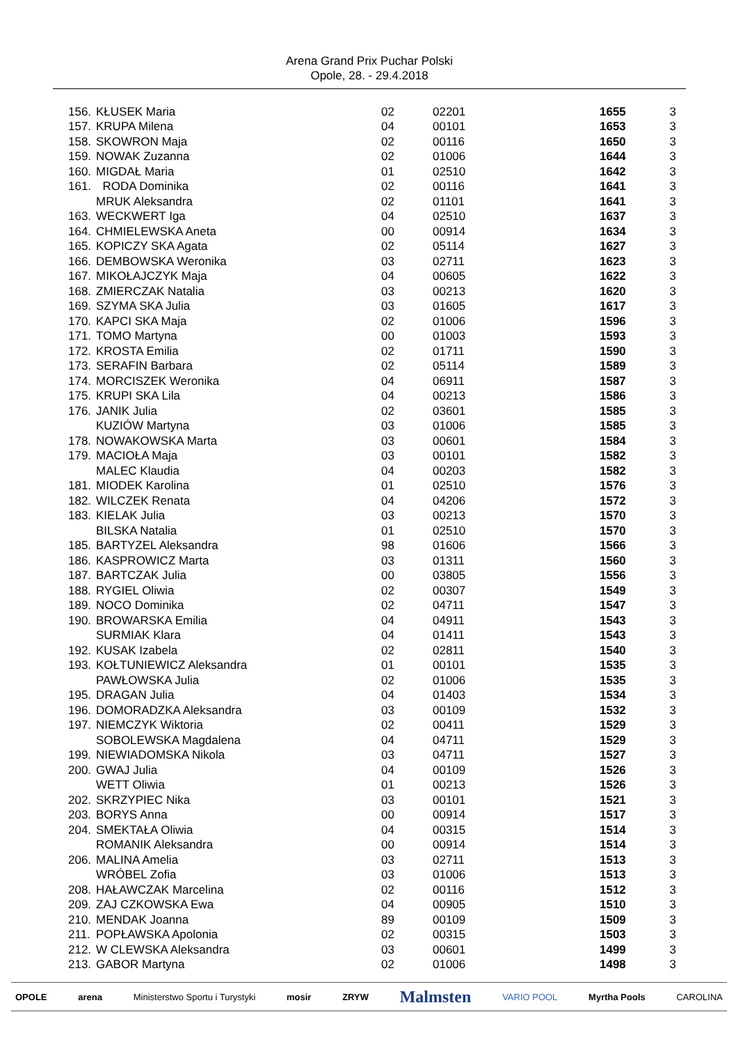Arena Grand Prix Puchar Polski
Opole, 28. - 29.4.2018
| 156. | KŁUSEK Maria | 02 | 02201 | 1655 | 3 |
| 157. | KRUPA Milena | 04 | 00101 | 1653 | 3 |
| 158. | SKOWRON Maja | 02 | 00116 | 1650 | 3 |
| 159. | NOWAK Zuzanna | 02 | 01006 | 1644 | 3 |
| 160. | MIGDAŁ Maria | 01 | 02510 | 1642 | 3 |
| 161. | RODA Dominika | 02 | 00116 | 1641 | 3 |
| | MRUK Aleksandra | 02 | 01101 | 1641 | 3 |
| 163. | WECKWERT Iga | 04 | 02510 | 1637 | 3 |
| 164. | CHMIELEWSKA Aneta | 00 | 00914 | 1634 | 3 |
| 165. | KOPICZY SKA Agata | 02 | 05114 | 1627 | 3 |
| 166. | DEMBOWSKA Weronika | 03 | 02711 | 1623 | 3 |
| 167. | MIKOŁAJCZYK Maja | 04 | 00605 | 1622 | 3 |
| 168. | ZMIERCZAK Natalia | 03 | 00213 | 1620 | 3 |
| 169. | SZYMA SKA Julia | 03 | 01605 | 1617 | 3 |
| 170. | KAPCI SKA Maja | 02 | 01006 | 1596 | 3 |
| 171. | TOMO Martyna | 00 | 01003 | 1593 | 3 |
| 172. | KROSTA Emilia | 02 | 01711 | 1590 | 3 |
| 173. | SERAFIN Barbara | 02 | 05114 | 1589 | 3 |
| 174. | MORCISZEK Weronika | 04 | 06911 | 1587 | 3 |
| 175. | KRUPI SKA Lila | 04 | 00213 | 1586 | 3 |
| 176. | JANIK Julia | 02 | 03601 | 1585 | 3 |
| | KUZIÓW Martyna | 03 | 01006 | 1585 | 3 |
| 178. | NOWAKOWSKA Marta | 03 | 00601 | 1584 | 3 |
| 179. | MACIOŁA Maja | 03 | 00101 | 1582 | 3 |
| | MALEC Klaudia | 04 | 00203 | 1582 | 3 |
| 181. | MIODEK Karolina | 01 | 02510 | 1576 | 3 |
| 182. | WILCZEK Renata | 04 | 04206 | 1572 | 3 |
| 183. | KIELAK Julia | 03 | 00213 | 1570 | 3 |
| | BILSKA Natalia | 01 | 02510 | 1570 | 3 |
| 185. | BARTYZEL Aleksandra | 98 | 01606 | 1566 | 3 |
| 186. | KASPROWICZ Marta | 03 | 01311 | 1560 | 3 |
| 187. | BARTCZAK Julia | 00 | 03805 | 1556 | 3 |
| 188. | RYGIEL Oliwia | 02 | 00307 | 1549 | 3 |
| 189. | NOCO Dominika | 02 | 04711 | 1547 | 3 |
| 190. | BROWARSKA Emilia | 04 | 04911 | 1543 | 3 |
| | SURMIAK Klara | 04 | 01411 | 1543 | 3 |
| 192. | KUSAK Izabela | 02 | 02811 | 1540 | 3 |
| 193. | KOŁTUNIEWICZ Aleksandra | 01 | 00101 | 1535 | 3 |
| | PAWŁOWSKA Julia | 02 | 01006 | 1535 | 3 |
| 195. | DRAGAN Julia | 04 | 01403 | 1534 | 3 |
| 196. | DOMORADZKA Aleksandra | 03 | 00109 | 1532 | 3 |
| 197. | NIEMCZYK Wiktoria | 02 | 00411 | 1529 | 3 |
| | SOBOLEWSKA Magdalena | 04 | 04711 | 1529 | 3 |
| 199. | NIEWIADOMSKA Nikola | 03 | 04711 | 1527 | 3 |
| 200. | GWAJ Julia | 04 | 00109 | 1526 | 3 |
| | WETT Oliwia | 01 | 00213 | 1526 | 3 |
| 202. | SKRZYPIEC Nika | 03 | 00101 | 1521 | 3 |
| 203. | BORYS Anna | 00 | 00914 | 1517 | 3 |
| 204. | SMEKTAŁA Oliwia | 04 | 00315 | 1514 | 3 |
| | ROMANIK Aleksandra | 00 | 00914 | 1514 | 3 |
| 206. | MALINA Amelia | 03 | 02711 | 1513 | 3 |
| | WRÓBEL Zofia | 03 | 01006 | 1513 | 3 |
| 208. | HAŁAWCZAK Marcelina | 02 | 00116 | 1512 | 3 |
| 209. | ZAJ CZKOWSKA Ewa | 04 | 00905 | 1510 | 3 |
| 210. | MENDAK Joanna | 89 | 00109 | 1509 | 3 |
| 211. | POPŁAWSKA Apolonia | 02 | 00315 | 1503 | 3 |
| 212. | W CLEWSKA Aleksandra | 03 | 00601 | 1499 | 3 |
| 213. | GABOR Martyna | 02 | 01006 | 1498 | 3 |
OPOLE arena Ministerstwo Sportu i Turystyki mosir ZRYW Malmsten VARIO POOL Myrtha Pools CAROLINA